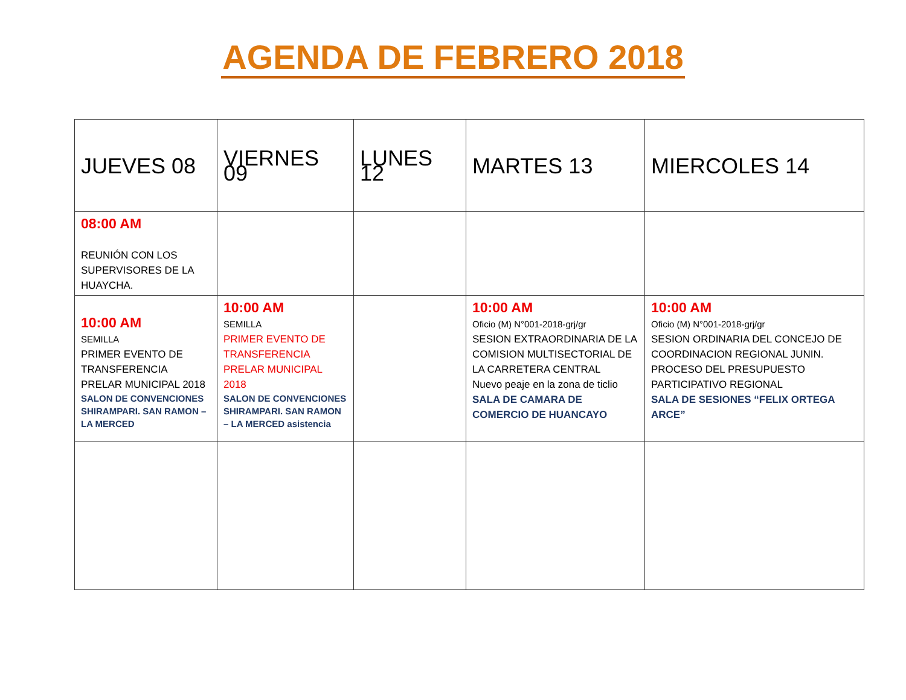AGENDA DE FEBRERO 2018
| JUEVES 08 | VIERNES 09 | LUNES 12 | MARTES 13 | MIERCOLES 14 |
| 08:00 AM REUNIÓN CON LOS SUPERVISORES DE LA HUAYCHA. | | | | |
| 10:00 AM SEMILLA PRIMER EVENTO DE TRANSFERENCIA PRELAR MUNICIPAL 2018 SALON DE CONVENCIONES SHIRAMPARI. SAN RAMON – LA MERCED | 10:00 AM SEMILLA PRIMER EVENTO DE TRANSFERENCIA PRELAR MUNICIPAL 2018 SALON DE CONVENCIONES SHIRAMPARI. SAN RAMON – LA MERCED asistencia | | 10:00 AM Oficio (M) N°001-2018-grj/gr SESION EXTRAORDINARIA DE LA COMISION MULTISECTORIAL DE LA CARRETERA CENTRAL Nuevo peaje en la zona de ticlio SALA DE CAMARA DE COMERCIO DE HUANCAYO | 10:00 AM Oficio (M) N°001-2018-grj/gr SESION ORDINARIA DEL CONCEJO DE COORDINACION REGIONAL JUNIN. PROCESO DEL PRESUPUESTO PARTICIPATIVO REGIONAL SALA DE SESIONES “FELIX ORTEGA ARCE” |